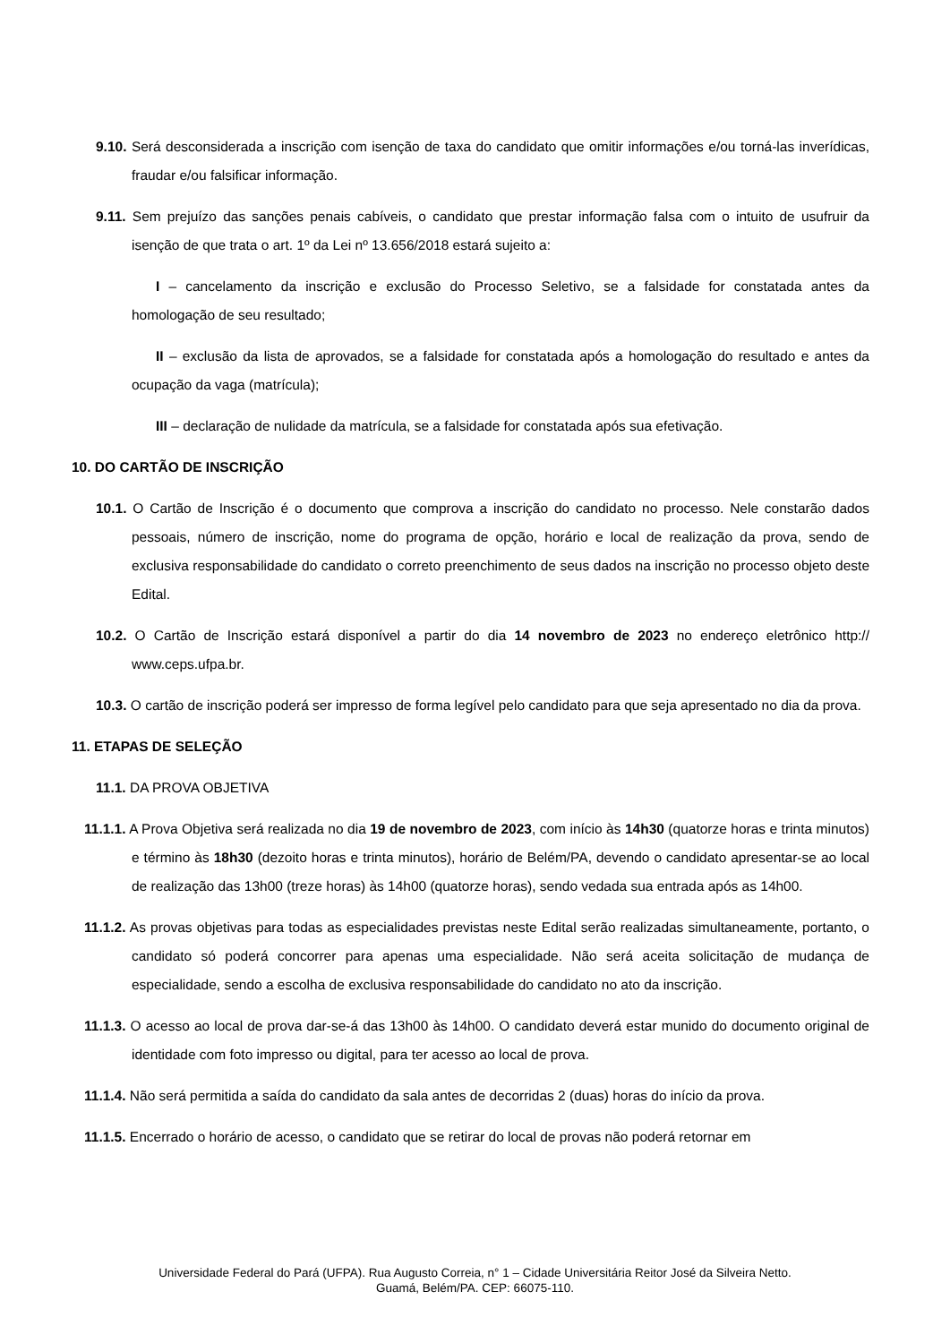9.10. Será desconsiderada a inscrição com isenção de taxa do candidato que omitir informações e/ou torná-las inverídicas, fraudar e/ou falsificar informação.
9.11. Sem prejuízo das sanções penais cabíveis, o candidato que prestar informação falsa com o intuito de usufruir da isenção de que trata o art. 1º da Lei nº 13.656/2018 estará sujeito a:
I – cancelamento da inscrição e exclusão do Processo Seletivo, se a falsidade for constatada antes da homologação de seu resultado;
II – exclusão da lista de aprovados, se a falsidade for constatada após a homologação do resultado e antes da ocupação da vaga (matrícula);
III – declaração de nulidade da matrícula, se a falsidade for constatada após sua efetivação.
10. DO CARTÃO DE INSCRIÇÃO
10.1. O Cartão de Inscrição é o documento que comprova a inscrição do candidato no processo. Nele constarão dados pessoais, número de inscrição, nome do programa de opção, horário e local de realização da prova, sendo de exclusiva responsabilidade do candidato o correto preenchimento de seus dados na inscrição no processo objeto deste Edital.
10.2. O Cartão de Inscrição estará disponível a partir do dia 14 novembro de 2023 no endereço eletrônico http:// www.ceps.ufpa.br.
10.3. O cartão de inscrição poderá ser impresso de forma legível pelo candidato para que seja apresentado no dia da prova.
11. ETAPAS DE SELEÇÃO
11.1. DA PROVA OBJETIVA
11.1.1. A Prova Objetiva será realizada no dia 19 de novembro de 2023, com início às 14h30 (quatorze horas e trinta minutos) e término às 18h30 (dezoito horas e trinta minutos), horário de Belém/PA, devendo o candidato apresentar-se ao local de realização das 13h00 (treze horas) às 14h00 (quatorze horas), sendo vedada sua entrada após as 14h00.
11.1.2. As provas objetivas para todas as especialidades previstas neste Edital serão realizadas simultaneamente, portanto, o candidato só poderá concorrer para apenas uma especialidade. Não será aceita solicitação de mudança de especialidade, sendo a escolha de exclusiva responsabilidade do candidato no ato da inscrição.
11.1.3. O acesso ao local de prova dar-se-á das 13h00 às 14h00. O candidato deverá estar munido do documento original de identidade com foto impresso ou digital, para ter acesso ao local de prova.
11.1.4. Não será permitida a saída do candidato da sala antes de decorridas 2 (duas) horas do início da prova.
11.1.5. Encerrado o horário de acesso, o candidato que se retirar do local de provas não poderá retornar em
Universidade Federal do Pará (UFPA). Rua Augusto Correia, n° 1 – Cidade Universitária Reitor José da Silveira Netto.
Guamá, Belém/PA. CEP: 66075-110.